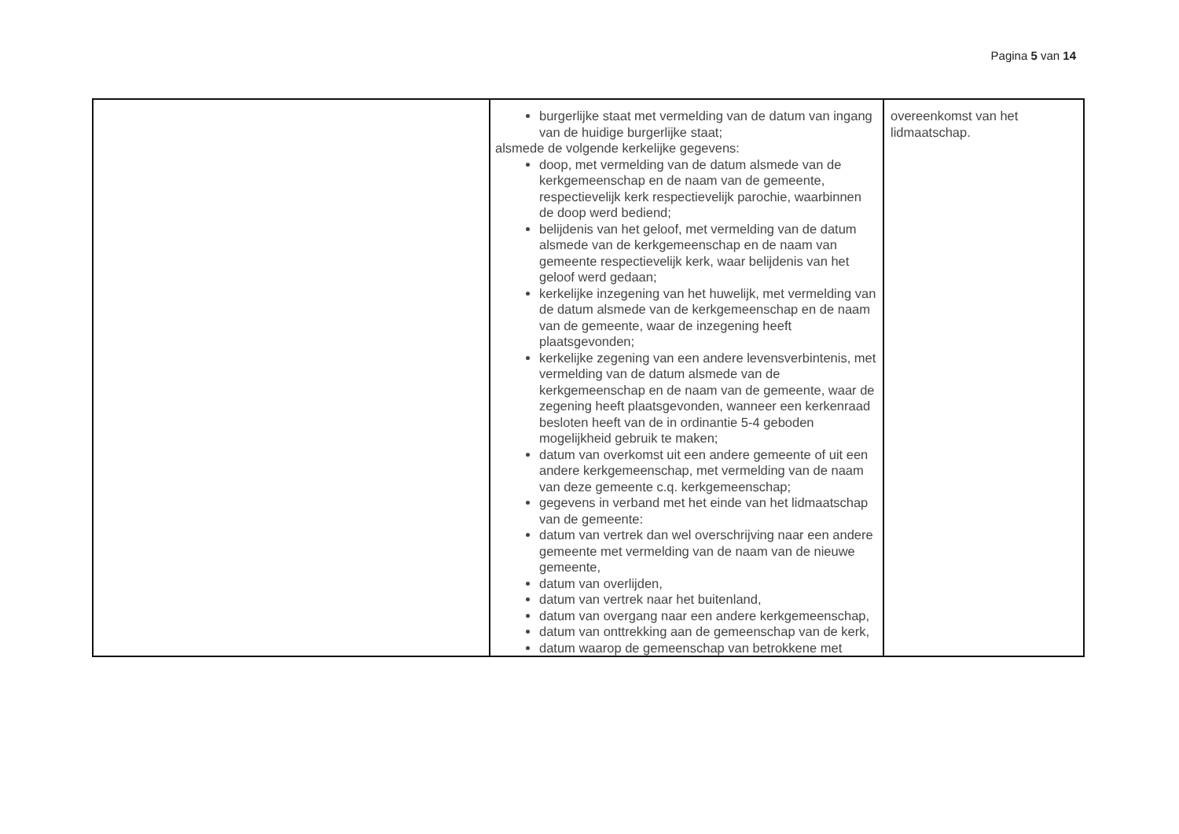Pagina 5 van 14
| | burgerlijke staat met vermelding van de datum van ingang van de huidige burgerlijke staat; alsmede de volgende kerkelijke gegevens: doop, met vermelding van de datum alsmede van de kerkgemeenschap en de naam van de gemeente, respectievelijk kerk respectievelijk parochie, waarbinnen de doop werd bediend; belijdenis van het geloof, met vermelding van de datum alsmede van de kerkgemeenschap en de naam van gemeente respectievelijk kerk, waar belijdenis van het geloof werd gedaan; kerkelijke inzegening van het huwelijk, met vermelding van de datum alsmede van de kerkgemeenschap en de naam van de gemeente, waar de inzegening heeft plaatsgevonden; kerkelijke zegening van een andere levensverbintenis, met vermelding van de datum alsmede van de kerkgemeenschap en de naam van de gemeente, waar de zegening heeft plaatsgevonden, wanneer een kerkenraad besloten heeft van de in ordinantie 5-4 geboden mogelijkheid gebruik te maken; datum van overkomst uit een andere gemeente of uit een andere kerkgemeenschap, met vermelding van de naam van deze gemeente c.q. kerkgemeenschap; gegevens in verband met het einde van het lidmaatschap van de gemeente: datum van vertrek dan wel overschrijving naar een andere gemeente met vermelding van de naam van de nieuwe gemeente, datum van overlijden, datum van vertrek naar het buitenland, datum van overgang naar een andere kerkgemeenschap, datum van onttrekking aan de gemeenschap van de kerk, datum waarop de gemeenschap van betrokkene met | overeenkomst van het lidmaatschap. |